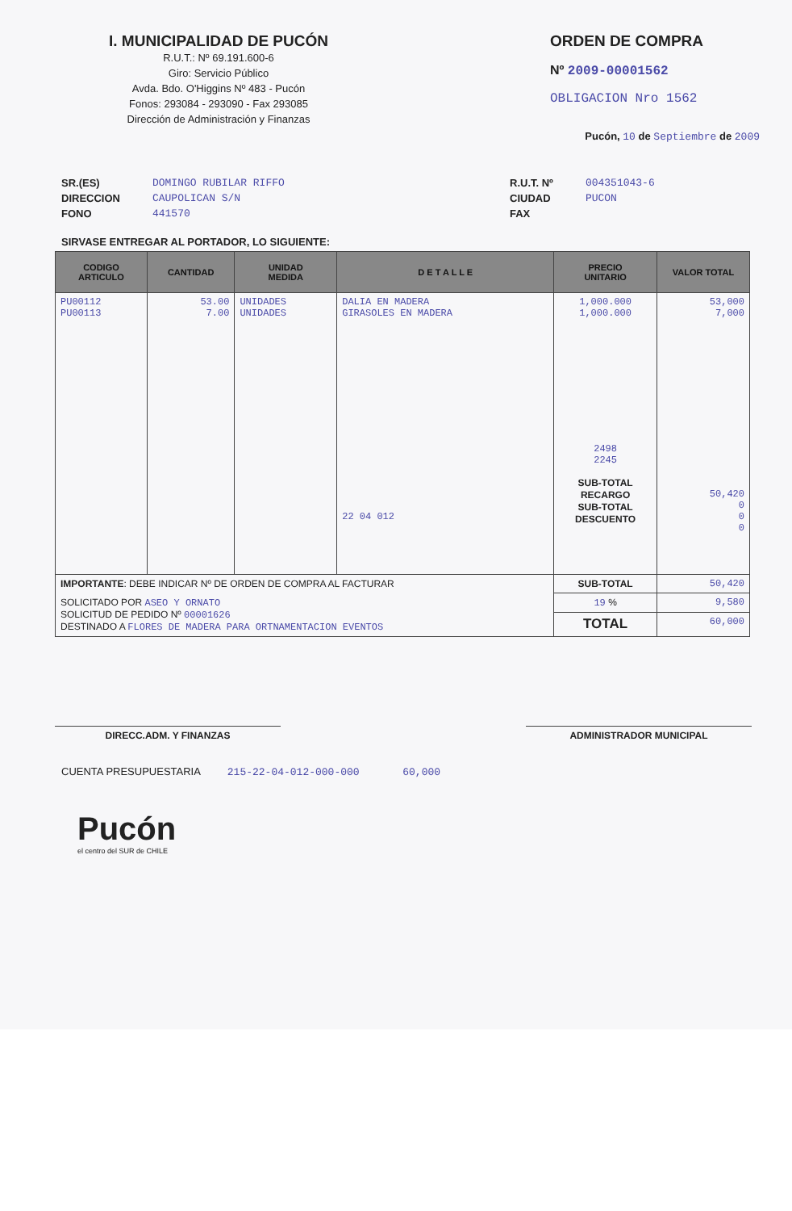I. MUNICIPALIDAD DE PUCÓN
R.U.T.: Nº 69.191.600-6
Giro: Servicio Público
Avda. Bdo. O'Higgins Nº 483 - Pucón
Fonos: 293084 - 293090 - Fax 293085
Dirección de Administración y Finanzas
ORDEN DE COMPRA
Nº 2009-00001562
OBLIGACION Nro 1562
Pucón, 10 de Septiembre de 2009
SR.(ES)
DIRECCION
FONO
DOMINGO RUBILAR RIFFO
CAUPOLICAN S/N
441570
R.U.T. Nº
CIUDAD
FAX
004351043-6
PUCON
SIRVASE ENTREGAR AL PORTADOR, LO SIGUIENTE:
| CODIGO ARTICULO | CANTIDAD | UNIDAD MEDIDA | D E T A L L E | PRECIO UNITARIO | VALOR TOTAL |
| --- | --- | --- | --- | --- | --- |
| PU00112 PU00113 | 53.00 7.00 | UNIDADES UNIDADES | DALIA EN MADERA GIRASOLES EN MADERA 22 04 012 | 1,000.000 1,000.000 2498 2245 SUB-TOTAL RECARGO SUB-TOTAL DESCUENTO | 53,000 7,000 50,420 0 0 0 |
| IMPORTANTE : DEBE INDICAR Nº DE ORDEN DE COMPRA AL FACTURAR | | | | SUB-TOTAL | 50,420 |
| SOLICITADO POR ASEO Y ORNATO SOLICITUD DE PEDIDO Nº 00001626 DESTINADO A FLORES DE MADERA PARA ORTNAMENTACION EVENTOS | | | | 19 % | 9,580 |
| | | | | TOTAL | 60,000 |
DIRECC.ADM. Y FINANZAS ADMINISTRADOR MUNICIPAL
CUENTA PRESUPUESTARIA 215-22-04-012-000-000 60,000
Pucón
el centro del SUR de CHILE